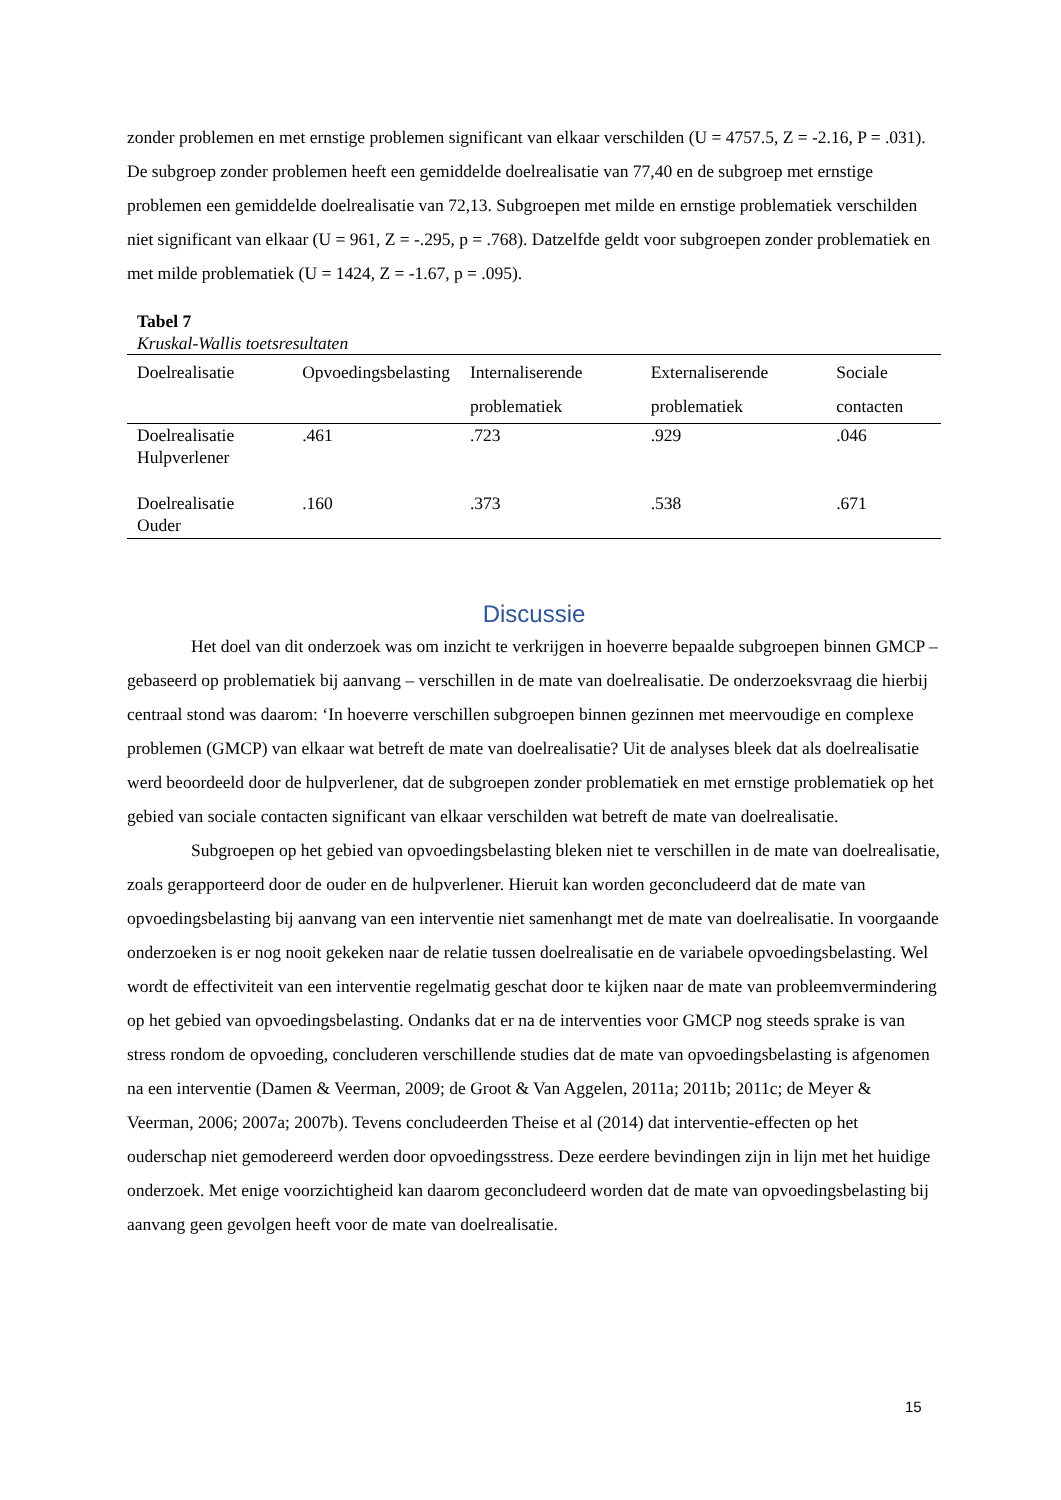zonder problemen en met ernstige problemen significant van elkaar verschilden (U = 4757.5, Z = -2.16, P = .031). De subgroep zonder problemen heeft een gemiddelde doelrealisatie van 77,40 en de subgroep met ernstige problemen een gemiddelde doelrealisatie van 72,13. Subgroepen met milde en ernstige problematiek verschilden niet significant van elkaar (U = 961, Z = -.295, p = .768). Datzelfde geldt voor subgroepen zonder problematiek en met milde problematiek (U = 1424, Z = -1.67, p = .095).
Tabel 7
Kruskal-Wallis toetsresultaten
| Doelrealisatie | Opvoedingsbelasting | Internaliserende problematiek | Externaliserende problematiek | Sociale contacten |
| --- | --- | --- | --- | --- |
| Doelrealisatie Hulpverlener | .461 | .723 | .929 | .046 |
| Doelrealisatie Ouder | .160 | .373 | .538 | .671 |
Discussie
Het doel van dit onderzoek was om inzicht te verkrijgen in hoeverre bepaalde subgroepen binnen GMCP – gebaseerd op problematiek bij aanvang – verschillen in de mate van doelrealisatie. De onderzoeksvraag die hierbij centraal stond was daarom: ‘In hoeverre verschillen subgroepen binnen gezinnen met meervoudige en complexe problemen (GMCP) van elkaar wat betreft de mate van doelrealisatie? Uit de analyses bleek dat als doelrealisatie werd beoordeeld door de hulpverlener, dat de subgroepen zonder problematiek en met ernstige problematiek op het gebied van sociale contacten significant van elkaar verschilden wat betreft de mate van doelrealisatie.
Subgroepen op het gebied van opvoedingsbelasting bleken niet te verschillen in de mate van doelrealisatie, zoals gerapporteerd door de ouder en de hulpverlener. Hieruit kan worden geconcludeerd dat de mate van opvoedingsbelasting bij aanvang van een interventie niet samenhangt met de mate van doelrealisatie. In voorgaande onderzoeken is er nog nooit gekeken naar de relatie tussen doelrealisatie en de variabele opvoedingsbelasting. Wel wordt de effectiviteit van een interventie regelmatig geschat door te kijken naar de mate van probleemvermindering op het gebied van opvoedingsbelasting. Ondanks dat er na de interventies voor GMCP nog steeds sprake is van stress rondom de opvoeding, concluderen verschillende studies dat de mate van opvoedingsbelasting is afgenomen na een interventie (Damen & Veerman, 2009; de Groot & Van Aggelen, 2011a; 2011b; 2011c; de Meyer & Veerman, 2006; 2007a; 2007b). Tevens concludeerden Theise et al (2014) dat interventie-effecten op het ouderschap niet gemodereerd werden door opvoedingsstress. Deze eerdere bevindingen zijn in lijn met het huidige onderzoek. Met enige voorzichtigheid kan daarom geconcludeerd worden dat de mate van opvoedingsbelasting bij aanvang geen gevolgen heeft voor de mate van doelrealisatie.
15